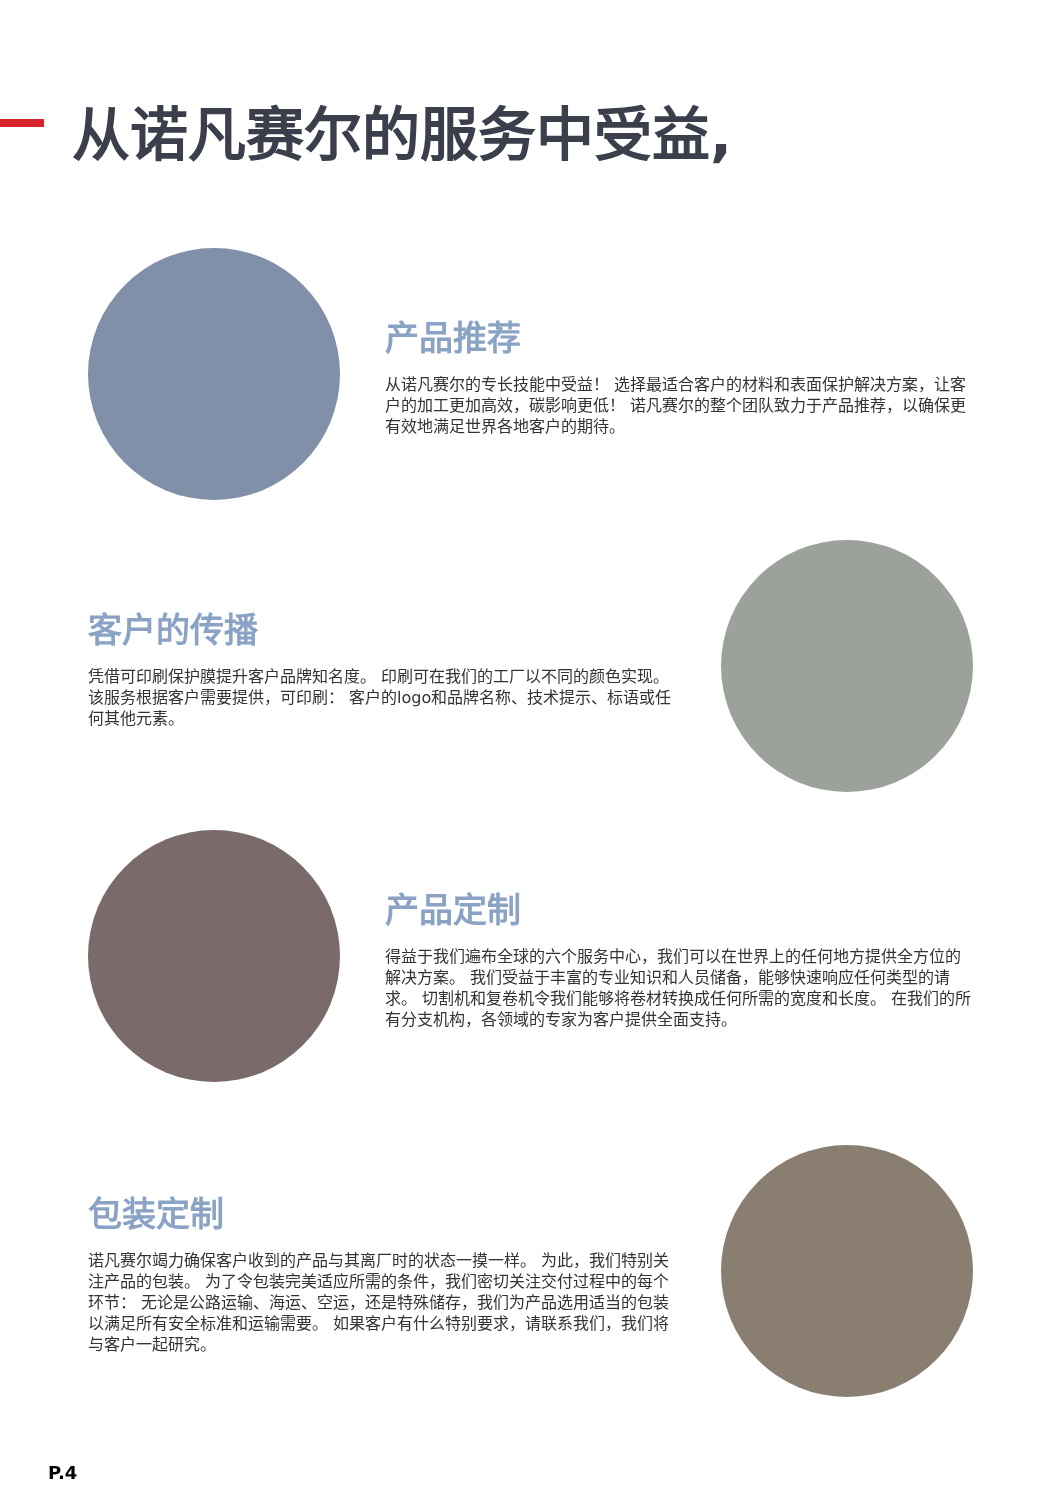从诺凡赛尔的服务中受益,
产品推荐
从诺凡赛尔的专长技能中受益！ 选择最适合客户的材料和表面保护解决方案，让客户的加工更加高效，碳影响更低！ 诺凡赛尔的整个团队致力于产品推荐，以确保更有效地满足世界各地客户的期待。
客户的传播
凭借可印刷保护膜提升客户品牌知名度。 印刷可在我们的工厂以不同的颜色实现。 该服务根据客户需要提供，可印刷： 客户的logo和品牌名称、技术提示、标语或任何其他元素。
产品定制
得益于我们遍布全球的六个服务中心，我们可以在世界上的任何地方提供全方位的解决方案。 我们受益于丰富的专业知识和人员储备，能够快速响应任何类型的请求。 切割机和复卷机令我们能够将卷材转换成任何所需的宽度和长度。 在我们的所有分支机构，各领域的专家为客户提供全面支持。
包装定制
诺凡赛尔竭力确保客户收到的产品与其离厂时的状态一摸一样。 为此，我们特别关注产品的包装。 为了令包装完美适应所需的条件，我们密切关注交付过程中的每个环节： 无论是公路运输、海运、空运，还是特殊储存，我们为产品选用适当的包装以满足所有安全标准和运输需要。 如果客户有什么特别要求，请联系我们，我们将与客户一起研究。
P.4